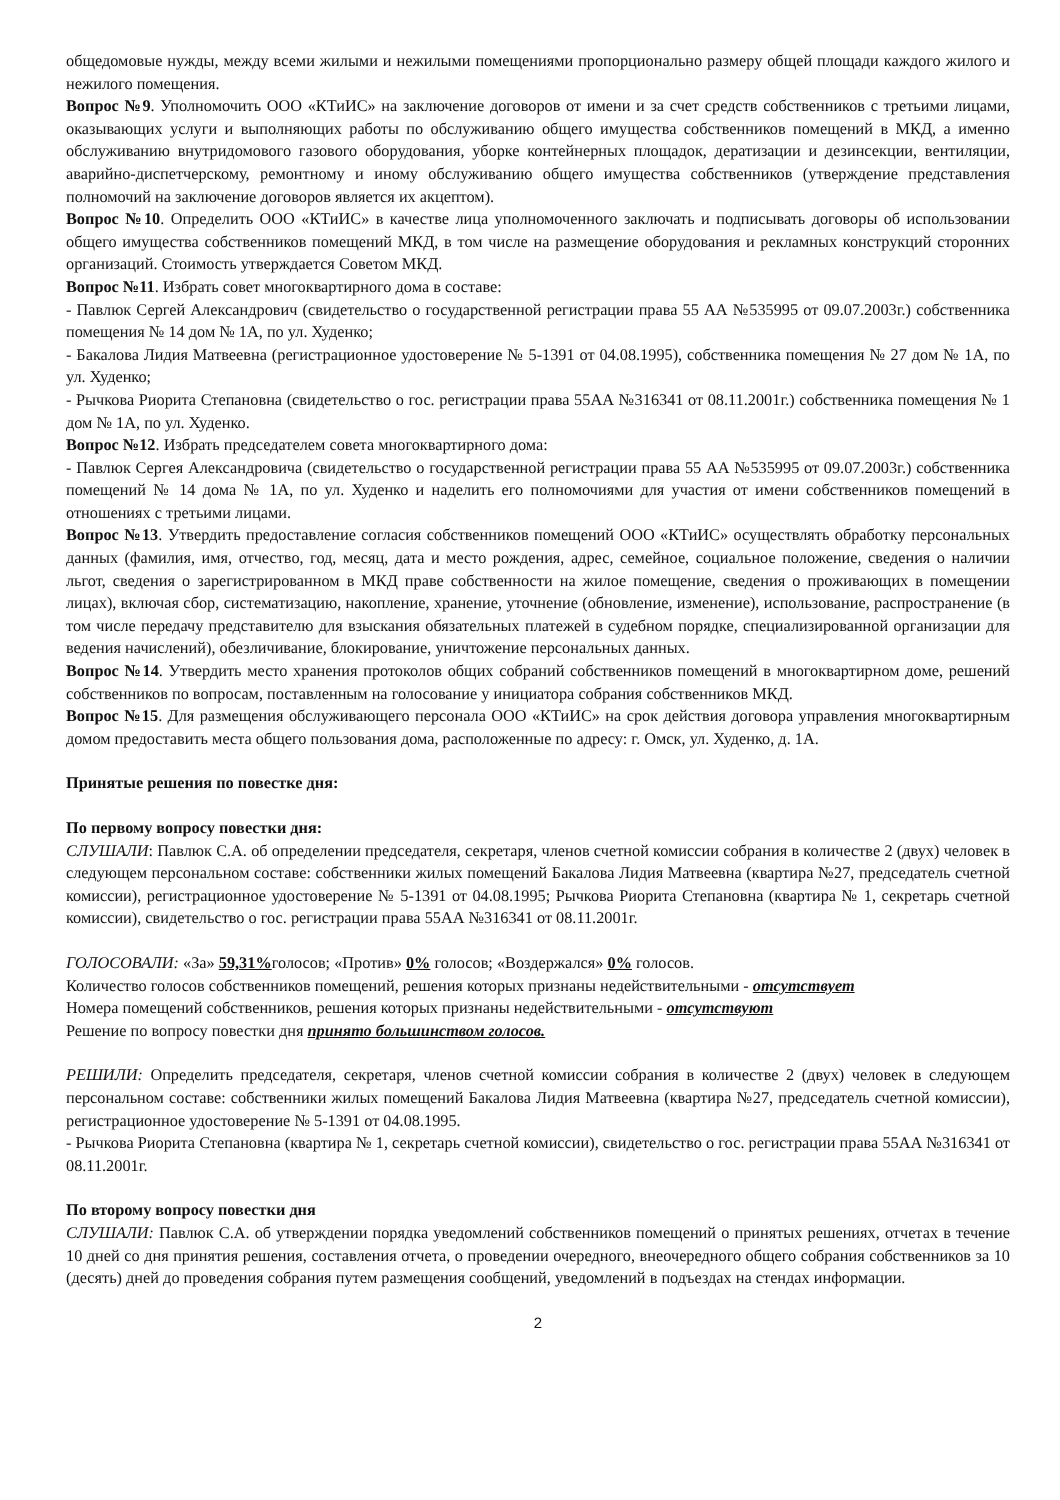общедомовые нужды, между всеми жилыми и нежилыми помещениями пропорционально размеру общей площади каждого жилого и нежилого помещения.
Вопрос №9. Уполномочить ООО «КТиИС» на заключение договоров от имени и за счет средств собственников с третьими лицами, оказывающих услуги и выполняющих работы по обслуживанию общего имущества собственников помещений в МКД, а именно обслуживанию внутридомового газового оборудования, уборке контейнерных площадок, дератизации и дезинсекции, вентиляции, аварийно-диспетчерскому, ремонтному и иному обслуживанию общего имущества собственников (утверждение представления полномочий на заключение договоров является их акцептом).
Вопрос №10. Определить ООО «КТиИС» в качестве лица уполномоченного заключать и подписывать договоры об использовании общего имущества собственников помещений МКД, в том числе на размещение оборудования и рекламных конструкций сторонних организаций. Стоимость утверждается Советом МКД.
Вопрос №11. Избрать совет многоквартирного дома в составе:
- Павлюк Сергей Александрович (свидетельство о государственной регистрации права 55 АА №535995 от 09.07.2003г.) собственника помещения № 14 дом № 1А, по ул. Худенко;
- Бакалова Лидия Матвеевна (регистрационное удостоверение № 5-1391 от 04.08.1995), собственника помещения № 27 дом № 1А, по ул. Худенко;
- Рычкова Риорита Степановна (свидетельство о гос. регистрации права 55АА №316341 от 08.11.2001г.) собственника помещения № 1 дом № 1А, по ул. Худенко.
Вопрос №12. Избрать председателем совета многоквартирного дома:
- Павлюк Сергея Александровича (свидетельство о государственной регистрации права 55 АА №535995 от 09.07.2003г.) собственника помещений № 14 дома № 1А, по ул. Худенко и наделить его полномочиями для участия от имени собственников помещений в отношениях с третьими лицами.
Вопрос №13. Утвердить предоставление согласия собственников помещений ООО «КТиИС» осуществлять обработку персональных данных (фамилия, имя, отчество, год, месяц, дата и место рождения, адрес, семейное, социальное положение, сведения о наличии льгот, сведения о зарегистрированном в МКД праве собственности на жилое помещение, сведения о проживающих в помещении лицах), включая сбор, систематизацию, накопление, хранение, уточнение (обновление, изменение), использование, распространение (в том числе передачу представителю для взыскания обязательных платежей в судебном порядке, специализированной организации для ведения начислений), обезличивание, блокирование, уничтожение персональных данных.
Вопрос №14. Утвердить место хранения протоколов общих собраний собственников помещений в многоквартирном доме, решений собственников по вопросам, поставленным на голосование у инициатора собрания собственников МКД.
Вопрос №15. Для размещения обслуживающего персонала ООО «КТиИС» на срок действия договора управления многоквартирным домом предоставить места общего пользования дома, расположенные по адресу: г. Омск, ул. Худенко, д. 1А.
Принятые решения по повестке дня:
По первому вопросу повестки дня:
СЛУШАЛИ: Павлюк С.А. об определении председателя, секретаря, членов счетной комиссии собрания в количестве 2 (двух) человек в следующем персональном составе: собственники жилых помещений Бакалова Лидия Матвеевна (квартира №27, председатель счетной комиссии), регистрационное удостоверение № 5-1391 от 04.08.1995; Рычкова Риорита Степановна (квартира № 1, секретарь счетной комиссии), свидетельство о гос. регистрации права 55АА №316341 от 08.11.2001г.
ГОЛОСОВАЛИ: «За» 59,31% голосов; «Против» 0% голосов; «Воздержался» 0% голосов.
Количество голосов собственников помещений, решения которых признаны недействительными - отсутствует
Номера помещений собственников, решения которых признаны недействительными - отсутствуют
Решение по вопросу повестки дня принято большинством голосов.
РЕШИЛИ: Определить председателя, секретаря, членов счетной комиссии собрания в количестве 2 (двух) человек в следующем персональном составе: собственники жилых помещений Бакалова Лидия Матвеевна (квартира №27, председатель счетной комиссии), регистрационное удостоверение № 5-1391 от 04.08.1995.
- Рычкова Риорита Степановна (квартира № 1, секретарь счетной комиссии), свидетельство о гос. регистрации права 55АА №316341 от 08.11.2001г.
По второму вопросу повестки дня
СЛУШАЛИ: Павлюк С.А. об утверждении порядка уведомлений собственников помещений о принятых решениях, отчетах в течение 10 дней со дня принятия решения, составления отчета, о проведении очередного, внеочередного общего собрания собственников за 10 (десять) дней до проведения собрания путем размещения сообщений, уведомлений в подъездах на стендах информации.
2